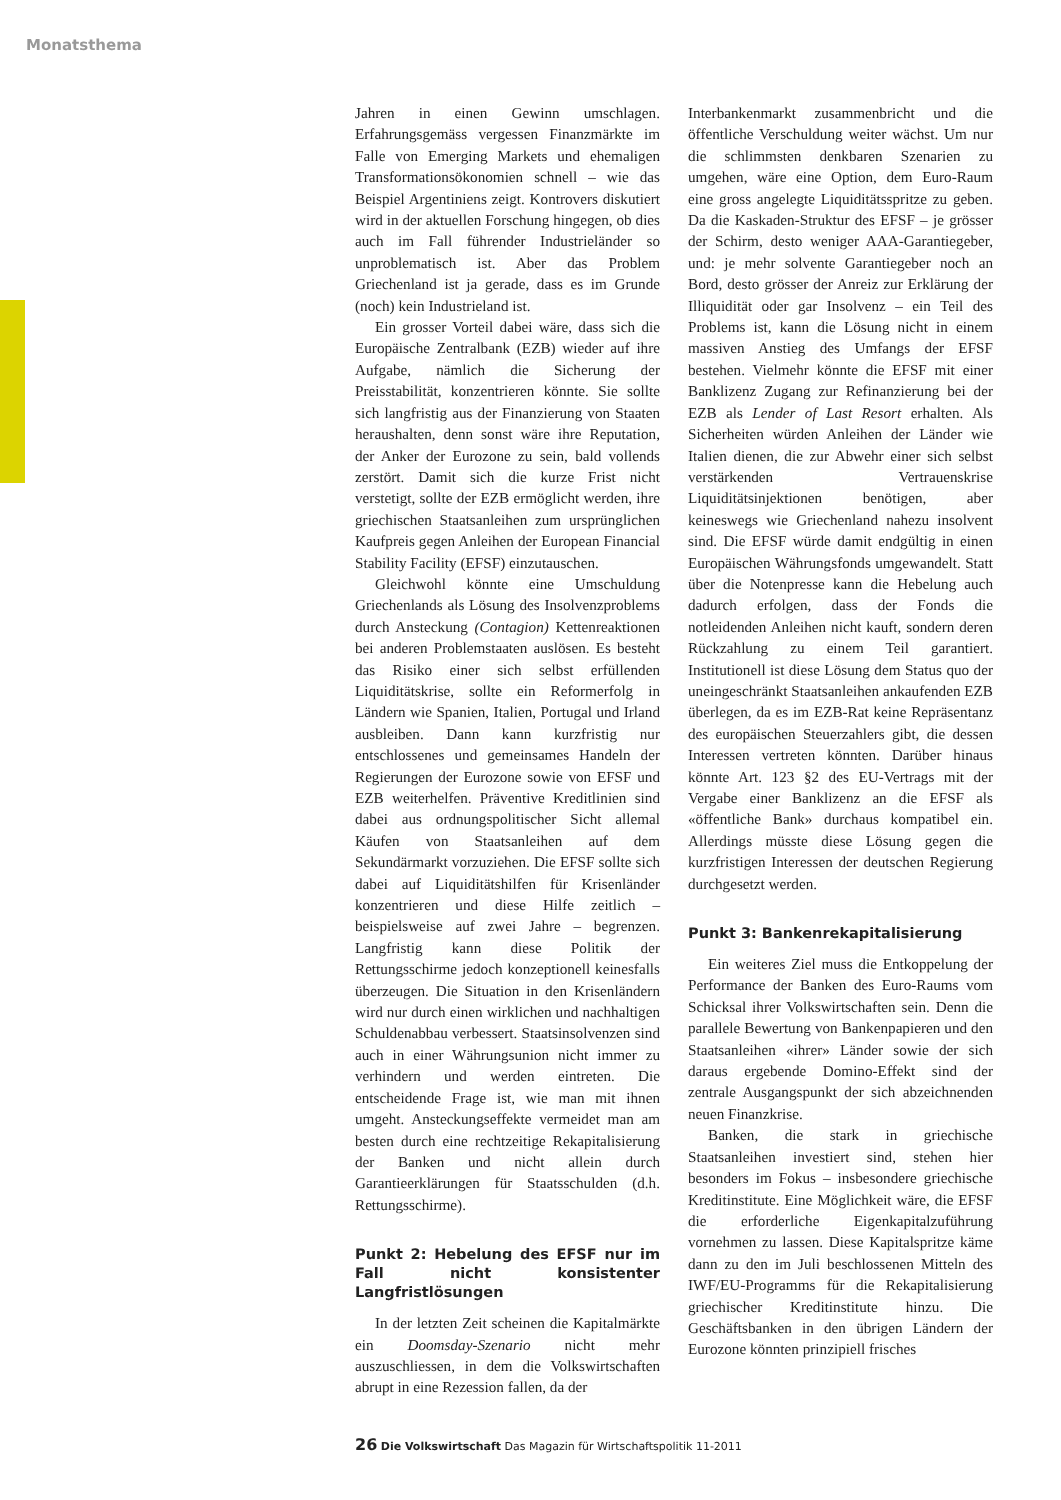Monatsthema
Jahren in einen Gewinn umschlagen. Erfahrungsgemäss vergessen Finanzmärkte im Falle von Emerging Markets und ehemaligen Transformationsökonomien schnell – wie das Beispiel Argentiniens zeigt. Kontrovers diskutiert wird in der aktuellen Forschung hingegen, ob dies auch im Fall führender Industrieländer so unproblematisch ist. Aber das Problem Griechenland ist ja gerade, dass es im Grunde (noch) kein Industrieland ist.
Ein grosser Vorteil dabei wäre, dass sich die Europäische Zentralbank (EZB) wieder auf ihre Aufgabe, nämlich die Sicherung der Preisstabilität, konzentrieren könnte. Sie sollte sich langfristig aus der Finanzierung von Staaten heraushalten, denn sonst wäre ihre Reputation, der Anker der Eurozone zu sein, bald vollends zerstört. Damit sich die kurze Frist nicht verstetigt, sollte der EZB ermöglicht werden, ihre griechischen Staatsanleihen zum ursprünglichen Kaufpreis gegen Anleihen der European Financial Stability Facility (EFSF) einzutauschen.
Gleichwohl könnte eine Umschuldung Griechenlands als Lösung des Insolvenzproblems durch Ansteckung (Contagion) Kettenreaktionen bei anderen Problemstaaten auslösen. Es besteht das Risiko einer sich selbst erfüllenden Liquiditätskrise, sollte ein Reformerfolg in Ländern wie Spanien, Italien, Portugal und Irland ausbleiben. Dann kann kurzfristig nur entschlossenes und gemeinsames Handeln der Regierungen der Eurozone sowie von EFSF und EZB weiterhelfen. Präventive Kreditlinien sind dabei aus ordnungspolitischer Sicht allemal Käufen von Staatsanleihen auf dem Sekundärmarkt vorzuziehen. Die EFSF sollte sich dabei auf Liquiditätshilfen für Krisenländer konzentrieren und diese Hilfe zeitlich – beispielsweise auf zwei Jahre – begrenzen. Langfristig kann diese Politik der Rettungsschirme jedoch konzeptionell keinesfalls überzeugen. Die Situation in den Krisenländern wird nur durch einen wirklichen und nachhaltigen Schuldenabbau verbessert. Staatsinsolvenzen sind auch in einer Währungsunion nicht immer zu verhindern und werden eintreten. Die entscheidende Frage ist, wie man mit ihnen umgeht. Ansteckungseffekte vermeidet man am besten durch eine rechtzeitige Rekapitalisierung der Banken und nicht allein durch Garantieerklärungen für Staatsschulden (d.h. Rettungsschirme).
Punkt 2: Hebelung des EFSF nur im Fall nicht konsistenter Langfristlösungen
In der letzten Zeit scheinen die Kapitalmärkte ein Doomsday-Szenario nicht mehr auszuschliessen, in dem die Volkswirtschaften abrupt in eine Rezession fallen, da der
Interbankenmarkt zusammenbricht und die öffentliche Verschuldung weiter wächst. Um nur die schlimmsten denkbaren Szenarien zu umgehen, wäre eine Option, dem Euro-Raum eine gross angelegte Liquiditätsspritze zu geben. Da die Kaskaden-Struktur des EFSF – je grösser der Schirm, desto weniger AAA-Garantiegeber, und: je mehr solvente Garantiegeber noch an Bord, desto grösser der Anreiz zur Erklärung der Illiquidität oder gar Insolvenz – ein Teil des Problems ist, kann die Lösung nicht in einem massiven Anstieg des Umfangs der EFSF bestehen. Vielmehr könnte die EFSF mit einer Banklizenz Zugang zur Refinanzierung bei der EZB als Lender of Last Resort erhalten. Als Sicherheiten würden Anleihen der Länder wie Italien dienen, die zur Abwehr einer sich selbst verstärkenden Vertrauenskrise Liquiditätsinjektionen benötigen, aber keineswegs wie Griechenland nahezu insolvent sind. Die EFSF würde damit endgültig in einen Europäischen Währungsfonds umgewandelt. Statt über die Notenpresse kann die Hebelung auch dadurch erfolgen, dass der Fonds die notleidenden Anleihen nicht kauft, sondern deren Rückzahlung zu einem Teil garantiert. Institutionell ist diese Lösung dem Status quo der uneingeschränkt Staatsanleihen ankaufenden EZB überlegen, da es im EZB-Rat keine Repräsentanz des europäischen Steuerzahlers gibt, die dessen Interessen vertreten könnten. Darüber hinaus könnte Art. 123 §2 des EU-Vertrags mit der Vergabe einer Banklizenz an die EFSF als «öffentliche Bank» durchaus kompatibel ein. Allerdings müsste diese Lösung gegen die kurzfristigen Interessen der deutschen Regierung durchgesetzt werden.
Punkt 3: Bankenrekapitalisierung
Ein weiteres Ziel muss die Entkoppelung der Performance der Banken des Euro-Raums vom Schicksal ihrer Volkswirtschaften sein. Denn die parallele Bewertung von Bankenpapieren und den Staatsanleihen «ihrer» Länder sowie der sich daraus ergebende Domino-Effekt sind der zentrale Ausgangspunkt der sich abzeichnenden neuen Finanzkrise.
Banken, die stark in griechische Staatsanleihen investiert sind, stehen hier besonders im Fokus – insbesondere griechische Kreditinstitute. Eine Möglichkeit wäre, die EFSF die erforderliche Eigenkapitalzuführung vornehmen zu lassen. Diese Kapitalspritze käme dann zu den im Juli beschlossenen Mitteln des IWF/EU-Programms für die Rekapitalisierung griechischer Kreditinstitute hinzu. Die Geschäftsbanken in den übrigen Ländern der Eurozone könnten prinzipiell frisches
26 Die Volkswirtschaft Das Magazin für Wirtschaftspolitik 11-2011